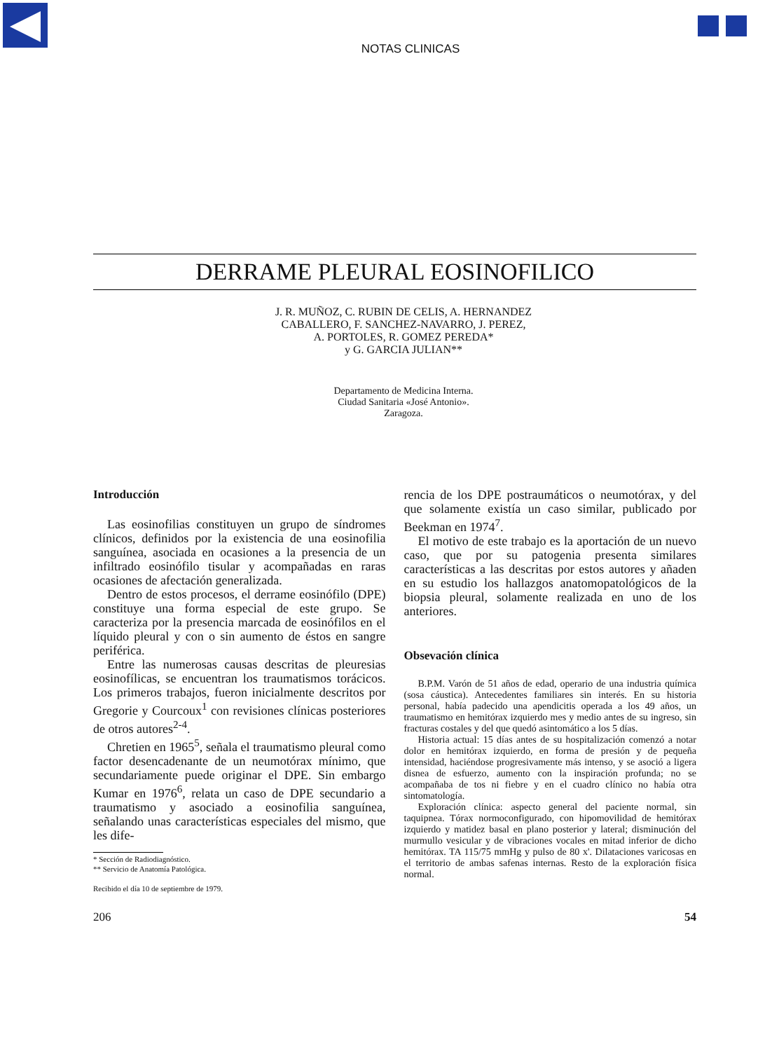NOTAS CLINICAS
DERRAME PLEURAL EOSINOFILICO
J. R. MUÑOZ, C. RUBIN DE CELIS, A. HERNANDEZ
CABALLERO, F. SANCHEZ-NAVARRO, J. PEREZ,
A. PORTOLES, R. GOMEZ PEREDA*
y G. GARCIA JULIAN**
Departamento de Medicina Interna.
Ciudad Sanitaria «José Antonio».
Zaragoza.
Introducción
Las eosinofilias constituyen un grupo de síndromes clínicos, definidos por la existencia de una eosinofilia sanguínea, asociada en ocasiones a la presencia de un infiltrado eosinófilo tisular y acompañadas en raras ocasiones de afectación generalizada.
Dentro de estos procesos, el derrame eosinófilo (DPE) constituye una forma especial de este grupo. Se caracteriza por la presencia marcada de eosinófilos en el líquido pleural y con o sin aumento de éstos en sangre periférica.
Entre las numerosas causas descritas de pleuresias eosinofílicas, se encuentran los traumatismos torácicos. Los primeros trabajos, fueron inicialmente descritos por Gregorie y Courcoux<sup>1</sup> con revisiones clínicas posteriores de otros autores<sup>2-4</sup>.
Chretien en 1965<sup>5</sup>, señala el traumatismo pleural como factor desencadenante de un neumotórax mínimo, que secundariamente puede originar el DPE. Sin embargo Kumar en 1976<sup>6</sup>, relata un caso de DPE secundario a traumatismo y asociado a eosinofilia sanguínea, señalando unas características especiales del mismo, que les dife-
* Sección de Radiodiagnóstico.
** Servicio de Anatomía Patológica.
Recibido el día 10 de septiembre de 1979.
rencia de los DPE postraumáticos o neumotórax, y del que solamente existía un caso similar, publicado por Beekman en 1974<sup>7</sup>.
El motivo de este trabajo es la aportación de un nuevo caso, que por su patogenia presenta similares características a las descritas por estos autores y añaden en su estudio los hallazgos anatomopatológicos de la biopsia pleural, solamente realizada en uno de los anteriores.
Obsevación clínica
B.P.M. Varón de 51 años de edad, operario de una industria química (sosa cáustica). Antecedentes familiares sin interés. En su historia personal, había padecido una apendicitis operada a los 49 años, un traumatismo en hemitórax izquierdo mes y medio antes de su ingreso, sin fracturas costales y del que quedó asintomático a los 5 días.
Historia actual: 15 días antes de su hospitalización comenzó a notar dolor en hemitórax izquierdo, en forma de presión y de pequeña intensidad, haciéndose progresivamente más intenso, y se asoció a ligera disnea de esfuerzo, aumento con la inspiración profunda; no se acompañaba de tos ni fiebre y en el cuadro clínico no había otra sintomatología.
Exploración clínica: aspecto general del paciente normal, sin taquipnea. Tórax normoconfigurado, con hipomovilidad de hemitórax izquierdo y matidez basal en plano posterior y lateral; disminución del murmullo vesicular y de vibraciones vocales en mitad inferior de dicho hemitórax. TA 115/75 mmHg y pulso de 80 x'. Dilataciones varicosas en el territorio de ambas safenas internas. Resto de la exploración física normal.
206 54